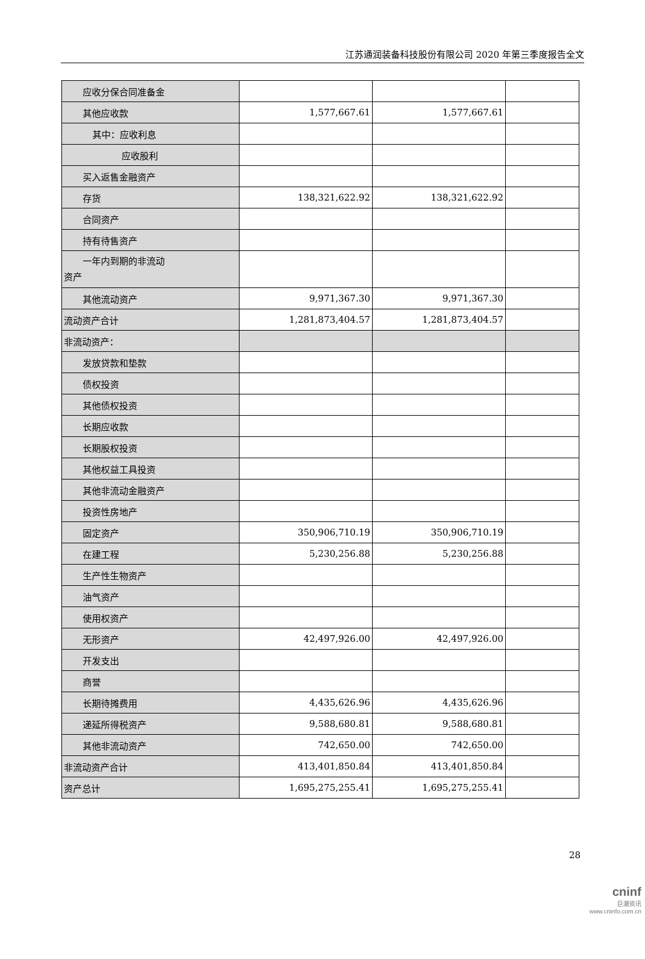江苏通润装备科技股份有限公司 2020 年第三季度报告全文
| 应收分保合同准备金 | | | |
| 其他应收款 | 1,577,667.61 | 1,577,667.61 | |
| 其中：应收利息 | | | |
| 应收股利 | | | |
| 买入返售金融资产 | | | |
| 存货 | 138,321,622.92 | 138,321,622.92 | |
| 合同资产 | | | |
| 持有待售资产 | | | |
| 一年内到期的非流动 资产 | | | |
| 其他流动资产 | 9,971,367.30 | 9,971,367.30 | |
| 流动资产合计 | 1,281,873,404.57 | 1,281,873,404.57 | |
| 非流动资产： | | | |
| 发放贷款和垫款 | | | |
| 债权投资 | | | |
| 其他债权投资 | | | |
| 长期应收款 | | | |
| 长期股权投资 | | | |
| 其他权益工具投资 | | | |
| 其他非流动金融资产 | | | |
| 投资性房地产 | | | |
| 固定资产 | 350,906,710.19 | 350,906,710.19 | |
| 在建工程 | 5,230,256.88 | 5,230,256.88 | |
| 生产性生物资产 | | | |
| 油气资产 | | | |
| 使用权资产 | | | |
| 无形资产 | 42,497,926.00 | 42,497,926.00 | |
| 开发支出 | | | |
| 商誉 | | | |
| 长期待摊费用 | 4,435,626.96 | 4,435,626.96 | |
| 递延所得税资产 | 9,588,680.81 | 9,588,680.81 | |
| 其他非流动资产 | 742,650.00 | 742,650.00 | |
| 非流动资产合计 | 413,401,850.84 | 413,401,850.84 | |
| 资产总计 | 1,695,275,255.41 | 1,695,275,255.41 | |
28
cninf
巨潮资讯
www.cninfo.com.cn